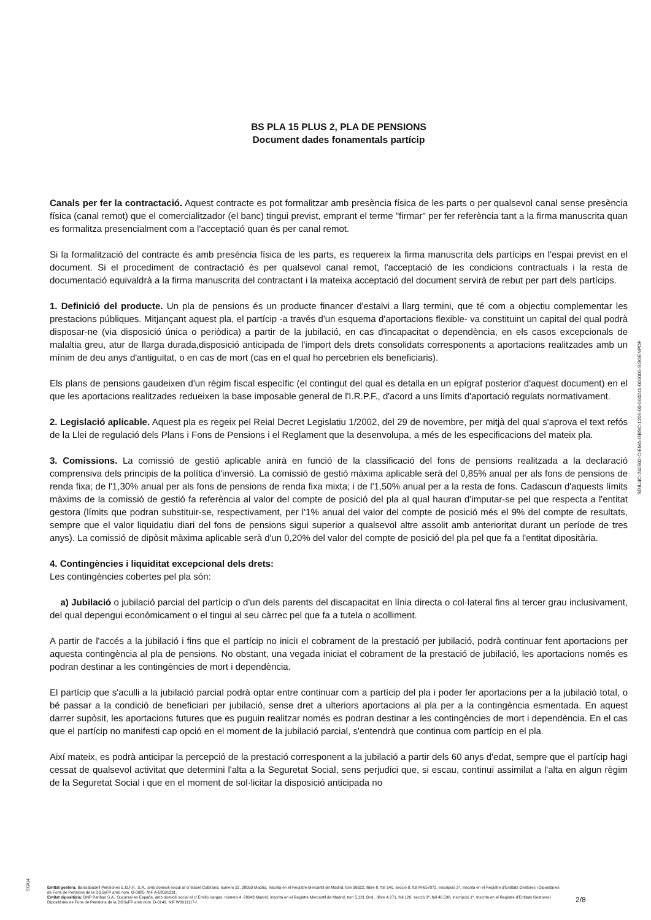BS PLA 15 PLUS 2, PLA DE PENSIONS
Document dades fonamentals partícip
Canals per fer la contractació. Aquest contracte es pot formalitzar amb presència física de les parts o per qualsevol canal sense presència física (canal remot) que el comercialitzador (el banc) tingui previst, emprant el terme "firmar" per fer referència tant a la firma manuscrita quan es formalitza presencialment com a l'acceptació quan és per canal remot.
Si la formalització del contracte és amb presència física de les parts, es requereix la firma manuscrita dels partícips en l'espai previst en el document. Si el procediment de contractació és per qualsevol canal remot, l'acceptació de les condicions contractuals i la resta de documentació equivaldrà a la firma manuscrita del contractant i la mateixa acceptació del document servirà de rebut per part dels partícips.
1. Definició del producte. Un pla de pensions és un producte financer d'estalvi a llarg termini, que té com a objectiu complementar les prestacions públiques. Mitjançant aquest pla, el partícip -a través d'un esquema d'aportacions flexible- va constituint un capital del qual podrà disposar-ne (via disposició única o periòdica) a partir de la jubilació, en cas d'incapacitat o dependència, en els casos excepcionals de malaltia greu, atur de llarga durada,disposició anticipada de l'import dels drets consolidats corresponents a aportacions realitzades amb un mínim de deu anys d'antiguitat, o en cas de mort (cas en el qual ho percebrien els beneficiaris).
Els plans de pensions gaudeixen d'un règim fiscal específic (el contingut del qual es detalla en un epígraf posterior d'aquest document) en el que les aportacions realitzades redueixen la base imposable general de l'I.R.P.F., d'acord a uns límits d'aportació regulats normativament.
2. Legislació aplicable. Aquest pla es regeix pel Reial Decret Legislatiu 1/2002, del 29 de novembre, per mitjà del qual s'aprova el text refós de la Llei de regulació dels Plans i Fons de Pensions i el Reglament que la desenvolupa, a més de les especificacions del mateix pla.
3. Comissions. La comissió de gestió aplicable anirà en funció de la classificació del fons de pensions realitzada a la declaració comprensiva dels principis de la política d'inversió. La comissió de gestió màxima aplicable serà del 0,85% anual per als fons de pensions de renda fixa; de l'1,30% anual per als fons de pensions de renda fixa mixta; i de l'1,50% anual per a la resta de fons. Cadascun d'aquests límits màxims de la comissió de gestió fa referència al valor del compte de posició del pla al qual hauran d'imputar-se pel que respecta a l'entitat gestora (límits que podran substituir-se, respectivament, per l'1% anual del valor del compte de posició més el 9% del compte de resultats, sempre que el valor liquidatiu diari del fons de pensions sigui superior a qualsevol altre assolit amb anterioritat durant un període de tres anys). La comissió de dipòsit màxima aplicable serà d'un 0,20% del valor del compte de posició del pla pel que fa a l'entitat dipositària.
4. Contingències i liquiditat excepcional dels drets:
Les contingències cobertes pel pla són:
a) Jubilació o jubilació parcial del partícip o d'un dels parents del discapacitat en línia directa o col·lateral fins al tercer grau inclusivament, del qual depengui econòmicament o el tingui al seu càrrec pel que fa a tutela o acolliment.
A partir de l'accés a la jubilació i fins que el partícip no iniciï el cobrament de la prestació per jubilació, podrà continuar fent aportacions per aquesta contingència al pla de pensions. No obstant, una vegada iniciat el cobrament de la prestació de jubilació, les aportacions només es podran destinar a les contingències de mort i dependència.
El partícip que s'aculli a la jubilació parcial podrà optar entre continuar com a partícip del pla i poder fer aportacions per a la jubilació total, o bé passar a la condició de beneficiari per jubilació, sense dret a ulteriors aportacions al pla per a la contingència esmentada. En aquest darrer supòsit, les aportacions futures que es puguin realitzar només es podran destinar a les contingències de mort i dependència. En el cas que el partícip no manifesti cap opció en el moment de la jubilació parcial, s'entendrà que continua com partícip en el pla.
Així mateix, es podrà anticipar la percepció de la prestació corresponent a la jubilació a partir dels 60 anys d'edat, sempre que el partícip hagi cessat de qualsevol activitat que determini l'alta a la Seguretat Social, sens perjudici que, si escau, continuï assimilat a l'alta en algun règim de la Seguretat Social i que en el moment de sol·licitar la disposició anticipada no
SGIU4C-240502-C-EMA-GBSC-1205-00-000241-000000-SGGENPDF
SGIU4
Entitat gestora: BanSabadell Pensiones E.G.F.P., S.A., amb domicili social al c/ Isabel Colbrand, número 22, 28050 Madrid. Inscrita en el Registre Mercantil de Madrid, tom 36622, llibre 0, foli 140, secció 8, full M-657072, inscripció 2ª. Inscrita en el Registre d'Entitats Gestores i Dipositàries de Fons de Pensions de la DGSyFP amb núm. G-0085. NIF A-58581331.
Entitat dipositària: BNP Paribas S.A., Sucursal en España, amb domicili social al c/ Emilio Vargas, número 4, 28043 Madrid. Inscrita en el Registre Mercantil de Madrid, tom 5.121 Gral., llibre 4.271, foli 120, secció 3ª, full 40.598, inscripció 1ª. Inscrita en el Registre d'Entitats Gestores i Dipositàries de Fons de Pensions de la DGSyFP amb núm. D-0149. NIF W0011117-I.
2/8